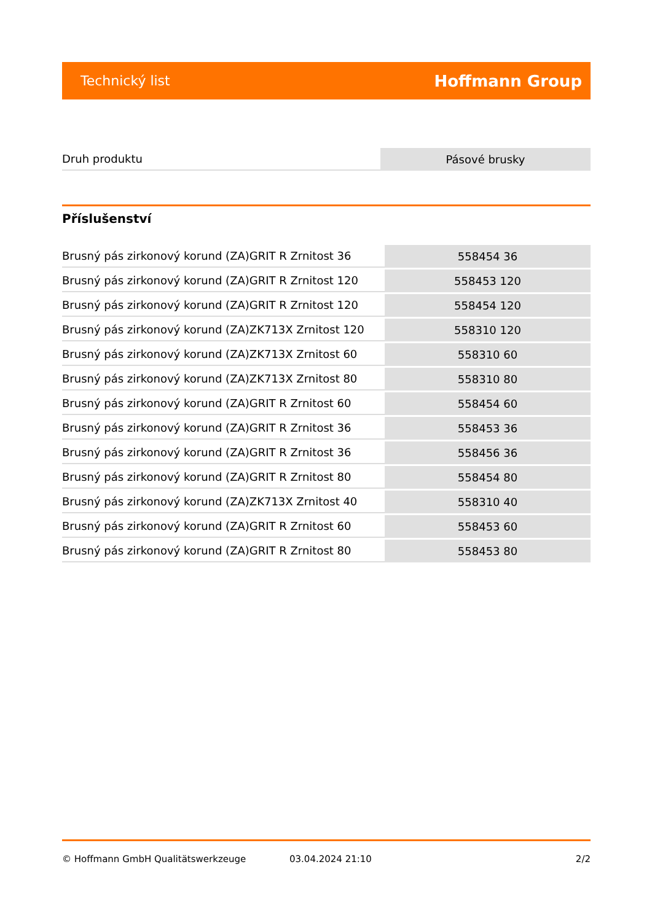Technický list Hoffmann Group
| Druh produktu | Pásové brusky |
Příslušenství
| Brusný pás zirkonový korund (ZA)GRIT R Zrnitost 36 | 558454 36 |
| Brusný pás zirkonový korund (ZA)GRIT R Zrnitost 120 | 558453 120 |
| Brusný pás zirkonový korund (ZA)GRIT R Zrnitost 120 | 558454 120 |
| Brusný pás zirkonový korund (ZA)ZK713X Zrnitost 120 | 558310 120 |
| Brusný pás zirkonový korund (ZA)ZK713X Zrnitost 60 | 558310 60 |
| Brusný pás zirkonový korund (ZA)ZK713X Zrnitost 80 | 558310 80 |
| Brusný pás zirkonový korund (ZA)GRIT R Zrnitost 60 | 558454 60 |
| Brusný pás zirkonový korund (ZA)GRIT R Zrnitost 36 | 558453 36 |
| Brusný pás zirkonový korund (ZA)GRIT R Zrnitost 36 | 558456 36 |
| Brusný pás zirkonový korund (ZA)GRIT R Zrnitost 80 | 558454 80 |
| Brusný pás zirkonový korund (ZA)ZK713X Zrnitost 40 | 558310 40 |
| Brusný pás zirkonový korund (ZA)GRIT R Zrnitost 60 | 558453 60 |
| Brusný pás zirkonový korund (ZA)GRIT R Zrnitost 80 | 558453 80 |
© Hoffmann GmbH Qualitätswerkzeuge 03.04.2024 21:10 2/2